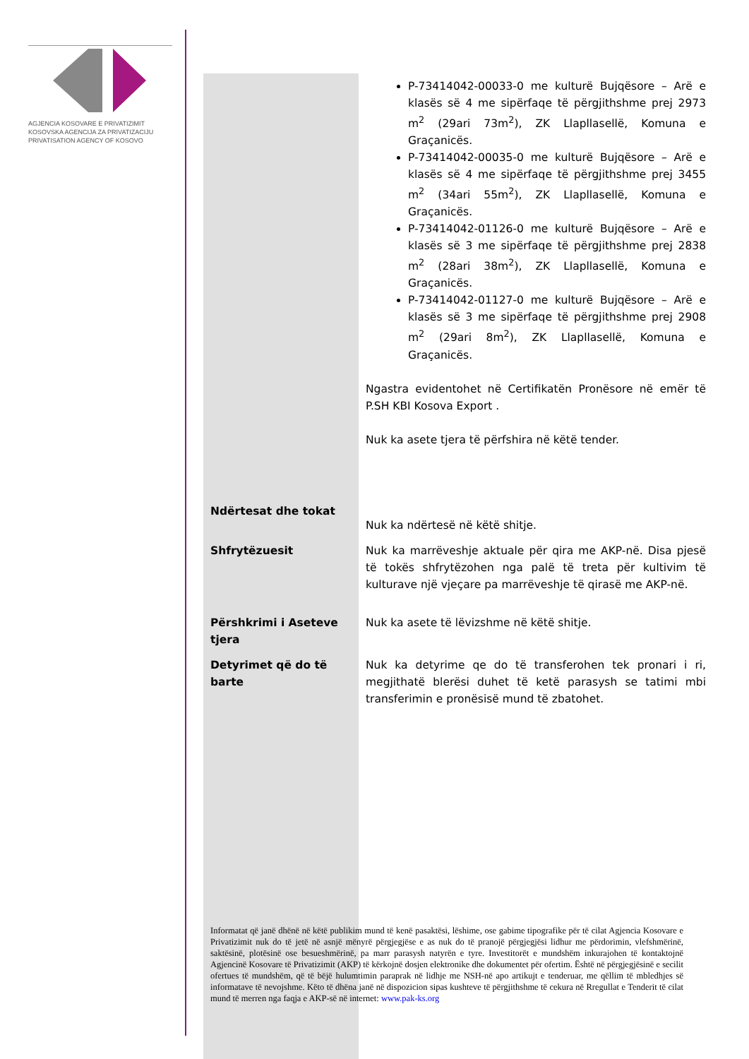AGJENCIA KOSOVARE E PRIVATIZIMIT
KOSOVSKA AGENCIJA ZA PRIVATIZACIJU
PRIVATISATION AGENCY OF KOSOVO
| | P-73414042-00033-0 me kulturë Bujqësore – Arë e klasës së 4 me sipërfaqe të përgjithshme prej 2973 m<sup>2</sup> (29ari 73m<sup>2</sup>), ZK Llapllasellë, Komuna e Graçanicës. P-73414042-00035-0 me kulturë Bujqësore – Arë e klasës së 4 me sipërfaqe të përgjithshme prej 3455 m<sup>2</sup> (34ari 55m<sup>2</sup>), ZK Llapllasellë, Komuna e Graçanicës. P-73414042-01126-0 me kulturë Bujqësore – Arë e klasës së 3 me sipërfaqe të përgjithshme prej 2838 m<sup>2</sup> (28ari 38m<sup>2</sup>), ZK Llapllasellë, Komuna e Graçanicës. P-73414042-01127-0 me kulturë Bujqësore – Arë e klasës së 3 me sipërfaqe të përgjithshme prej 2908 m<sup>2</sup> (29ari 8m<sup>2</sup>), ZK Llapllasellë, Komuna e Graçanicës. Ngastra evidentohet në Certifikatën Pronësore në emër të P.SH KBI Kosova Export . Nuk ka asete tjera të përfshira në këtë tender. |
| Ndërtesat dhe tokat | Nuk ka ndërtesë në këtë shitje. |
| Shfrytëzuesit | Nuk ka marrëveshje aktuale për qira me AKP-në. Disa pjesë të tokës shfrytëzohen nga palë të treta për kultivim të kulturave një vjeçare pa marrëveshje të qirasë me AKP-në. |
| Përshkrimi i Aseteve tjera | Nuk ka asete të lëvizshme në këtë shitje. |
| Detyrimet që do të barte | Nuk ka detyrime qe do të transferohen tek pronari i ri, megjithatë blerësi duhet të ketë parasysh se tatimi mbi transferimin e pronësisë mund të zbatohet. |
Informatat që janë dhënë në këtë publikim mund të kenë pasaktësi, lëshime, ose gabime tipografike për të cilat Agjencia Kosovare e Privatizimit nuk do të jetë në asnjë mënyrë përgjegjëse e as nuk do të pranojë përgjegjësi lidhur me përdorimin, vlefshmërinë, saktësinë, plotësinë ose besueshmërinë, pa marr parasysh natyrën e tyre. Investitorët e mundshëm inkurajohen të kontaktojnë Agjencinë Kosovare të Privatizimit (AKP) të kërkojnë dosjen elektronike dhe dokumentet për ofertim. Është në përgjegjësinë e secilit ofertues të mundshëm, që të bëjë hulumtimin paraprak në lidhje me NSH-në apo artikujt e tenderuar, me qëllim të mbledhjes së informatave të nevojshme. Këto të dhëna janë në dispozicion sipas kushteve të përgjithshme të cekura në Rregullat e Tenderit të cilat mund të merren nga faqja e AKP-së në internet: www.pak-ks.org